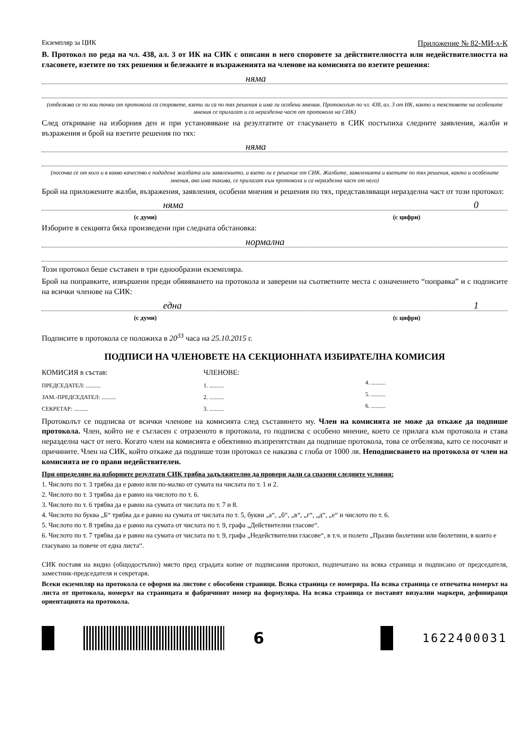Екземпляр за ЦИК Приложение № 82-МИ-х-К
В. Протокол по реда на чл. 438, ал. 3 от ИК на СИК с описани в него споровете за действителността или недействителността на гласовете, взетите по тях решения и бележките и възраженията на членове на комисията по взетите решения:
няма
(отбелязва се по кои точки от протокола са споровете, взети ли са по тях решения и има ли особени мнения. Протоколът по чл. 438, ал. 3 от ИК, както и текстовете на особените мнения се прилагат и са неразделна част от протокола на СИК)
След откриване на изборния ден и при установяване на резултатите от гласуването в СИК постъпиха следните заявления, жалби и възражения и брой на взетите решения по тях:
няма
(посочва се от кого и в какво качество е подадена жалбата или заявлението, и взето ли е решение от СИК. Жалбите, заявленията и взетите по тях решения, както и особените мнения, ако има такива, се прилагат към протокола и са неразделна част от него)
Брой на приложените жалби, възражения, заявления, особени мнения и решения по тях, представляващи неразделна част от този протокол:
няма 0
(с думи) (с цифри)
Изборите в секцията бяха произведени при следната обстановка:
нормална
Този протокол беше съставен в три еднообразни екземпляра.
Брой на поправките, извършени преди обявяването на протокола и заверени на съответните места с означението “поправка” и с подписите на всички членове на СИК:
една 1
(с думи) (с цифри)
Подписите в протокола се положиха в 20<sup>33</sup> часа на 25.10.2015 г.
ПОДПИСИ НА ЧЛЕНОВЕТЕ НА СЕКЦИОННАТА ИЗБИРАТЕЛНА КОМИСИЯ
КОМИСИЯ в състав:
ПРЕДСЕДАТЕЛ: ..........
ЗАМ.-ПРЕДСЕДАТЕЛ: ..........
СЕКРЕТАР: ..........
ЧЛЕНОВЕ:
1. ..........
2. ..........
3. ..........
4. ..........
5. ..........
6. ..........
Протоколът се подписва от всички членове на комисията след съставянето му. Член на комисията не може да откаже да подпише протокола. Член, който не е съгласен с отразеното в протокола, го подписва с особено мнение, което се прилага към протокола и става неразделна част от него. Когато член на комисията е обективно възпрепятстван да подпише протокола, това се отбелязва, като се посочват и причините. Член на СИК, който откаже да подпише този протокол се наказва с глоба от 1000 лв. Неподписването на протокола от член на комисията не го прави недействителен.
При определяне на изборните резултати СИК трябва задължително да провери дали са спазени следните условия:
1. Числото по т. 3 трябва да е равно или по-малко от сумата на числата по т. 1 и 2.
2. Числото по т. 3 трябва да е равно на числото по т. 6.
3. Числото по т. 6 трябва да е равно на сумата от числата по т. 7 и 8.
4. Числото по буква „Б“ трябва да е равно на сумата от числата по т. 5, букви „а“, „б“, „в“, „г“, „д“, „е“ и числото по т. 6.
5. Числото по т. 8 трябва да е равно на сумата от числата по т. 9, графа „Действителни гласове“.
6. Числото по т. 7 трябва да е равно на сумата от числата по т. 9, графа „Недействителни гласове“, в т.ч. и полето „Празни бюлетини или бюлетини, в които е гласувано за повече от една листа“.
СИК поставя на видно (общодостъпно) място пред сградата копие от подписания протокол, подпечатано на всяка страница и подписано от председателя, заместник-председателя и секретаря.
Всеки екземпляр на протокола се оформя на листове с обособени страници. Всяка страница се номерира. На всяка страница се отпечатва номерът на листа от протокола, номерът на страницата и фабричният номер на формуляра. На всяка страница се поставят визуални маркери, дефиниращи ориентацията на протокола.
6
1622400031